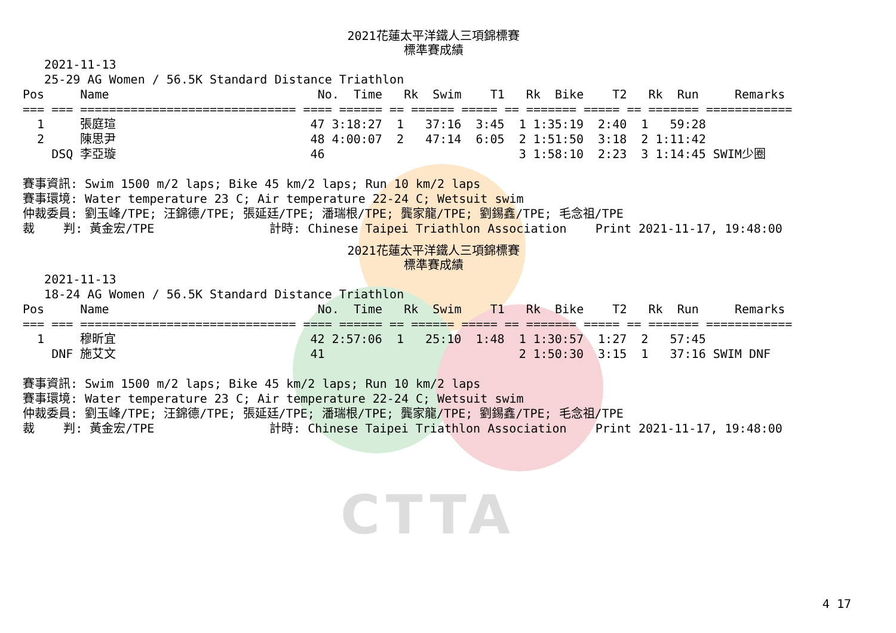CTTA
2021花蓮太平洋鐵人三項錦標賽
標準賽成績
   2021-11-13
   25-29 AG Women / 56.5K Standard Distance Triathlon
Pos     Name                             No.  Time   Rk  Swim    T1   Rk  Bike    T2   Rk  Run     Remarks
=== === ============================== ==== ====== == ====== ===== == ======= ===== == ======= ============
  1     張庭瑄                           47 3:18:27  1   37:16  3:45  1 1:35:19  2:40  1   59:28
  2     陳思尹                           48 4:00:07  2   47:14  6:05  2 1:51:50  3:18  2 1:11:42
    DSQ 李亞璇                           46                           3 1:58:10  2:23  3 1:14:45 SWIM少圈

賽事資訊: Swim 1500 m/2 laps; Bike 45 km/2 laps; Run 10 km/2 laps
賽事環境: Water temperature 23 C; Air temperature 22-24 C; Wetsuit swim
仲裁委員: 劉玉峰/TPE; 汪錦德/TPE; 張延廷/TPE; 潘瑞根/TPE; 龔家龍/TPE; 劉錫鑫/TPE; 毛念祖/TPE
裁    判: 黃金宏/TPE                計時: Chinese Taipei Triathlon Association    Print 2021-11-17, 19:48:00
2021花蓮太平洋鐵人三項錦標賽
標準賽成績
   2021-11-13
   18-24 AG Women / 56.5K Standard Distance Triathlon
Pos     Name                             No.  Time   Rk  Swim    T1   Rk  Bike    T2   Rk  Run     Remarks
=== === ============================== ==== ====== == ====== ===== == ======= ===== == ======= ============
  1     穆昕宜                           42 2:57:06  1   25:10  1:48  1 1:30:57  1:27  2   57:45
    DNF 施艾文                           41                           2 1:50:30  3:15  1   37:16 SWIM DNF

賽事資訊: Swim 1500 m/2 laps; Bike 45 km/2 laps; Run 10 km/2 laps
賽事環境: Water temperature 23 C; Air temperature 22-24 C; Wetsuit swim
仲裁委員: 劉玉峰/TPE; 汪錦德/TPE; 張延廷/TPE; 潘瑞根/TPE; 龔家龍/TPE; 劉錫鑫/TPE; 毛念祖/TPE
裁    判: 黃金宏/TPE                計時: Chinese Taipei Triathlon Association    Print 2021-11-17, 19:48:00
4 17